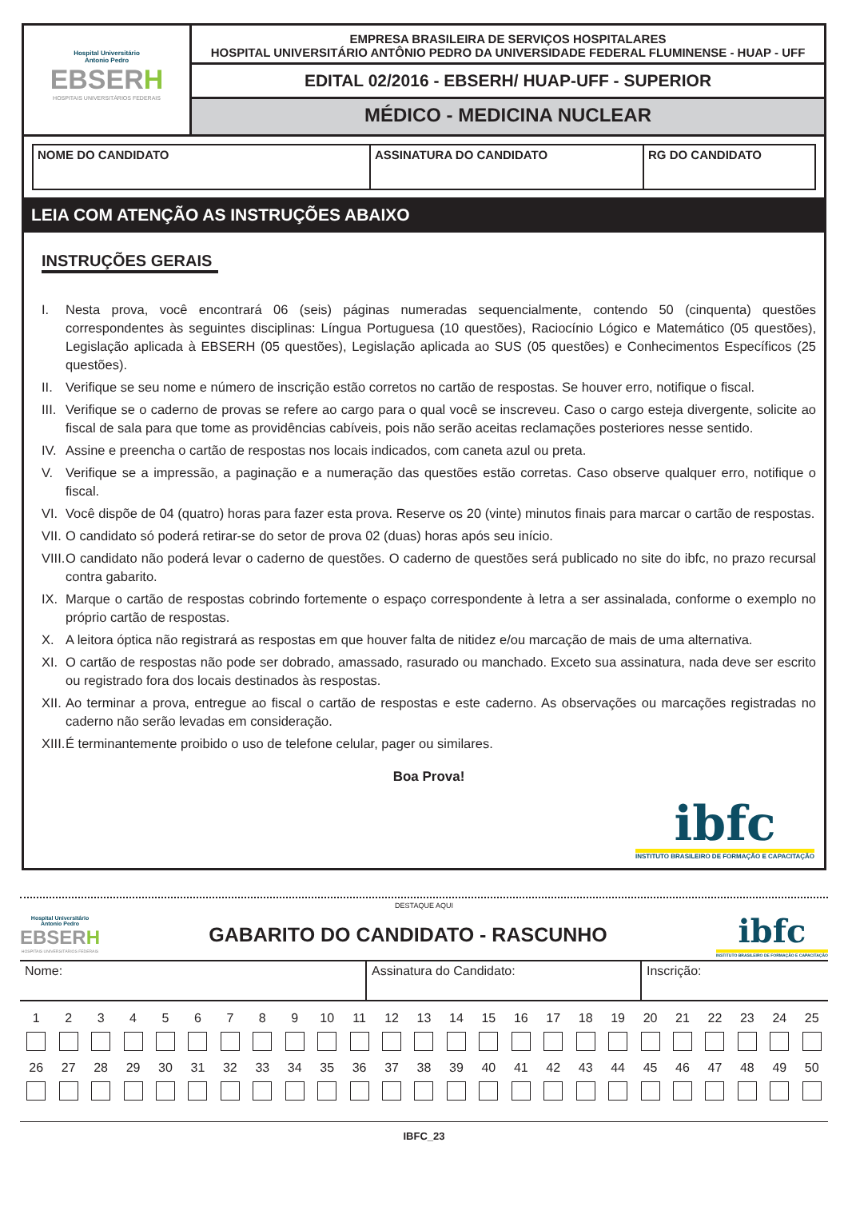Hospital Universitário
Antonio Pedro
EBSERH
HOSPITAIS UNIVERSITÁRIOS FEDERAIS
EMPRESA BRASILEIRA DE SERVIÇOS HOSPITALARES
HOSPITAL UNIVERSITÁRIO ANTÔNIO PEDRO DA UNIVERSIDADE FEDERAL FLUMINENSE - HUAP - UFF
EDITAL 02/2016 - EBSERH/ HUAP-UFF - SUPERIOR
MÉDICO - MEDICINA NUCLEAR
| NOME DO CANDIDATO | ASSINATURA DO CANDIDATO | RG DO CANDIDATO |
LEIA COM ATENÇÃO AS INSTRUÇÕES ABAIXO
INSTRUÇÕES GERAIS
I. Nesta prova, você encontrará 06 (seis) páginas numeradas sequencialmente, contendo 50 (cinquenta) questões correspondentes às seguintes disciplinas: Língua Portuguesa (10 questões), Raciocínio Lógico e Matemático (05 questões), Legislação aplicada à EBSERH (05 questões), Legislação aplicada ao SUS (05 questões) e Conhecimentos Específicos (25 questões).
II. Verifique se seu nome e número de inscrição estão corretos no cartão de respostas. Se houver erro, notifique o fiscal.
III. Verifique se o caderno de provas se refere ao cargo para o qual você se inscreveu. Caso o cargo esteja divergente, solicite ao fiscal de sala para que tome as providências cabíveis, pois não serão aceitas reclamações posteriores nesse sentido.
IV. Assine e preencha o cartão de respostas nos locais indicados, com caneta azul ou preta.
V. Verifique se a impressão, a paginação e a numeração das questões estão corretas. Caso observe qualquer erro, notifique o fiscal.
VI. Você dispõe de 04 (quatro) horas para fazer esta prova. Reserve os 20 (vinte) minutos finais para marcar o cartão de respostas.
VII. O candidato só poderá retirar-se do setor de prova 02 (duas) horas após seu início.
VIII. O candidato não poderá levar o caderno de questões. O caderno de questões será publicado no site do ibfc, no prazo recursal contra gabarito.
IX. Marque o cartão de respostas cobrindo fortemente o espaço correspondente à letra a ser assinalada, conforme o exemplo no próprio cartão de respostas.
X. A leitora óptica não registrará as respostas em que houver falta de nitidez e/ou marcação de mais de uma alternativa.
XI. O cartão de respostas não pode ser dobrado, amassado, rasurado ou manchado. Exceto sua assinatura, nada deve ser escrito ou registrado fora dos locais destinados às respostas.
XII. Ao terminar a prova, entregue ao fiscal o cartão de respostas e este caderno. As observações ou marcações registradas no caderno não serão levadas em consideração.
XIII. É terminantemente proibido o uso de telefone celular, pager ou similares.
Boa Prova!
ibfc
INSTITUTO BRASILEIRO DE FORMAÇÃO E CAPACITAÇÃO
DESTAQUE AQUI
Hospital Universitário
Antonio Pedro
EBSERH
HOSPITAIS UNIVERSITÁRIOS FEDERAIS
GABARITO DO CANDIDATO - RASCUNHO
ibfc
INSTITUTO BRASILEIRO DE FORMAÇÃO E CAPACITAÇÃO
| Nome: | Assinatura do Candidato: | Inscrição: |
| 1 | 2 | 3 | 4 | 5 | 6 | 7 | 8 | 9 | 10 | 11 | 12 | 13 | 14 | 15 | 16 | 17 | 18 | 19 | 20 | 21 | 22 | 23 | 24 | 25 |
| 26 | 27 | 28 | 29 | 30 | 31 | 32 | 33 | 34 | 35 | 36 | 37 | 38 | 39 | 40 | 41 | 42 | 43 | 44 | 45 | 46 | 47 | 48 | 49 | 50 |
IBFC_23